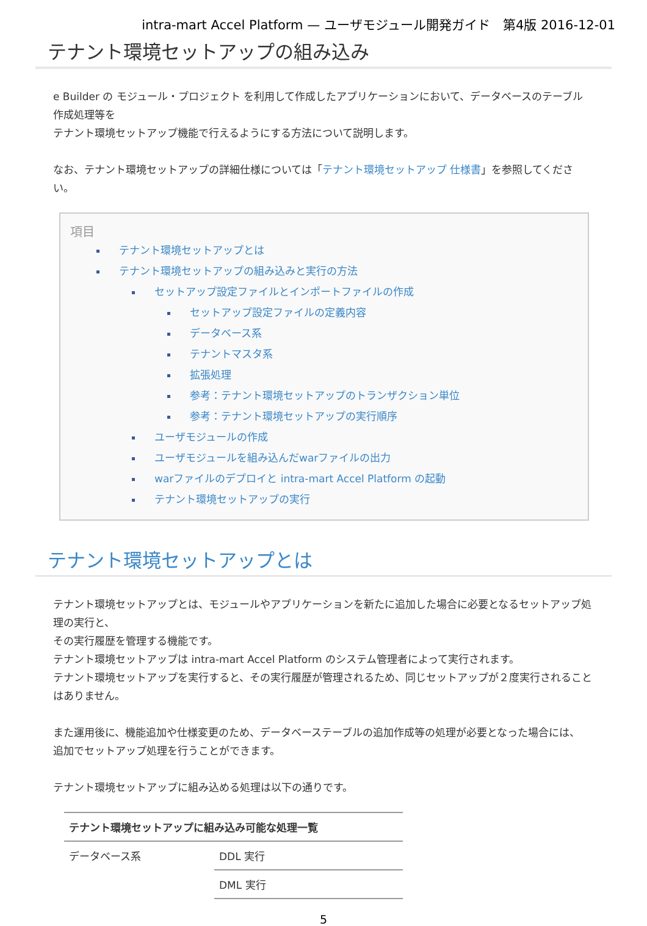intra-mart Accel Platform — ユーザモジュール開発ガイド　第4版 2016-12-01
テナント環境セットアップの組み込み
e Builder の モジュール・プロジェクト を利用して作成したアプリケーションにおいて、データベースのテーブル作成処理等を
テナント環境セットアップ機能で行えるようにする方法について説明します。
なお、テナント環境セットアップの詳細仕様については「テナント環境セットアップ 仕様書」を参照してください。
項目
テナント環境セットアップとは
テナント環境セットアップの組み込みと実行の方法
セットアップ設定ファイルとインポートファイルの作成
セットアップ設定ファイルの定義内容
データベース系
テナントマスタ系
拡張処理
参考：テナント環境セットアップのトランザクション単位
参考：テナント環境セットアップの実行順序
ユーザモジュールの作成
ユーザモジュールを組み込んだwarファイルの出力
warファイルのデプロイと intra-mart Accel Platform の起動
テナント環境セットアップの実行
テナント環境セットアップとは
テナント環境セットアップとは、モジュールやアプリケーションを新たに追加した場合に必要となるセットアップ処理の実行と、
その実行履歴を管理する機能です。
テナント環境セットアップは intra-mart Accel Platform のシステム管理者によって実行されます。
テナント環境セットアップを実行すると、その実行履歴が管理されるため、同じセットアップが２度実行されることはありません。
また運用後に、機能追加や仕様変更のため、データベーステーブルの追加作成等の処理が必要となった場合には、
追加でセットアップ処理を行うことができます。
テナント環境セットアップに組み込める処理は以下の通りです。
| テナント環境セットアップに組み込み可能な処理一覧 | |
| --- | --- |
| データベース系 | DDL 実行 |
| | DML 実行 |
5